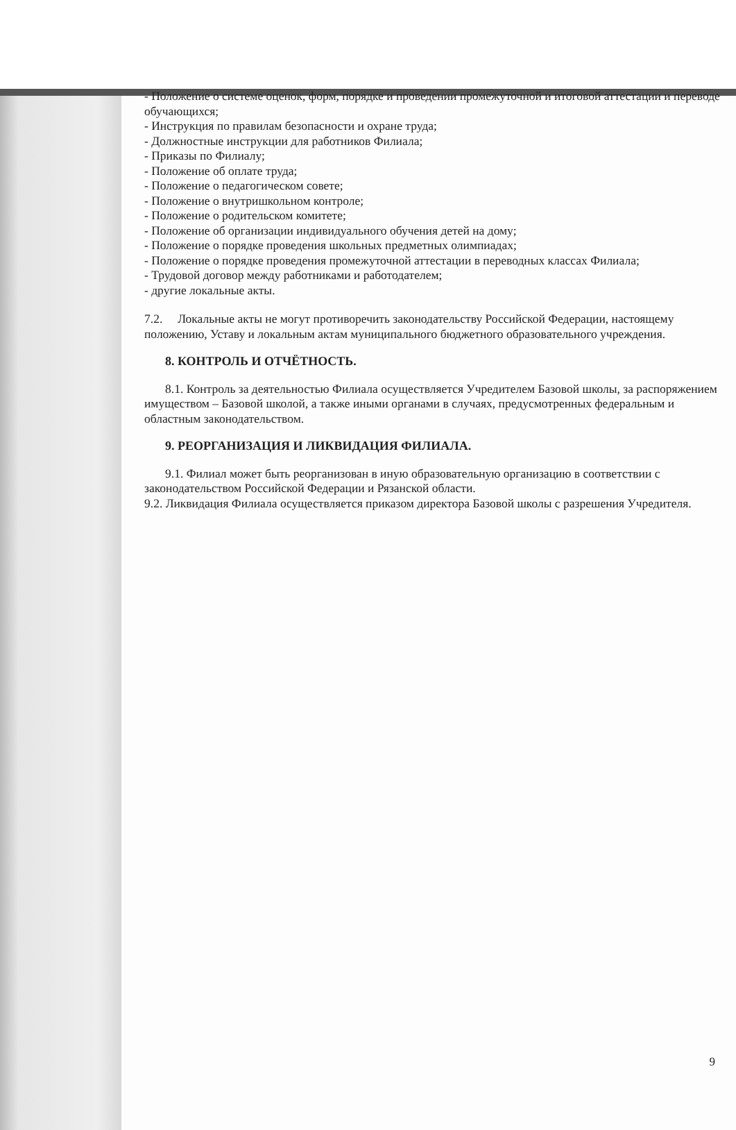- Положение о системе оценок, форм, порядке и проведении промежуточной и итоговой аттестации и переводе обучающихся;
- Инструкция по правилам безопасности и охране труда;
- Должностные инструкции для работников Филиала;
- Приказы по Филиалу;
- Положение об оплате труда;
- Положение о педагогическом совете;
- Положение о внутришкольном контроле;
- Положение о родительском комитете;
- Положение об организации индивидуального обучения детей на дому;
- Положение о порядке проведения школьных предметных олимпиадах;
- Положение о порядке проведения промежуточной аттестации в переводных классах Филиала;
- Трудовой договор между работниками и работодателем;
- другие локальные акты.
7.2. Локальные акты не могут противоречить законодательству Российской Федерации, настоящему положению, Уставу и локальным актам муниципального бюджетного образовательного учреждения.
8. КОНТРОЛЬ И ОТЧЁТНОСТЬ.
8.1. Контроль за деятельностью Филиала осуществляется Учредителем Базовой школы, за распоряжением имуществом – Базовой школой, а также иными органами в случаях, предусмотренных федеральным и областным законодательством.
9. РЕОРГАНИЗАЦИЯ И ЛИКВИДАЦИЯ ФИЛИАЛА.
9.1. Филиал может быть реорганизован в иную образовательную организацию в соответствии с законодательством Российской Федерации и Рязанской области.
9.2. Ликвидация Филиала осуществляется приказом директора Базовой школы с разрешения Учредителя.
9